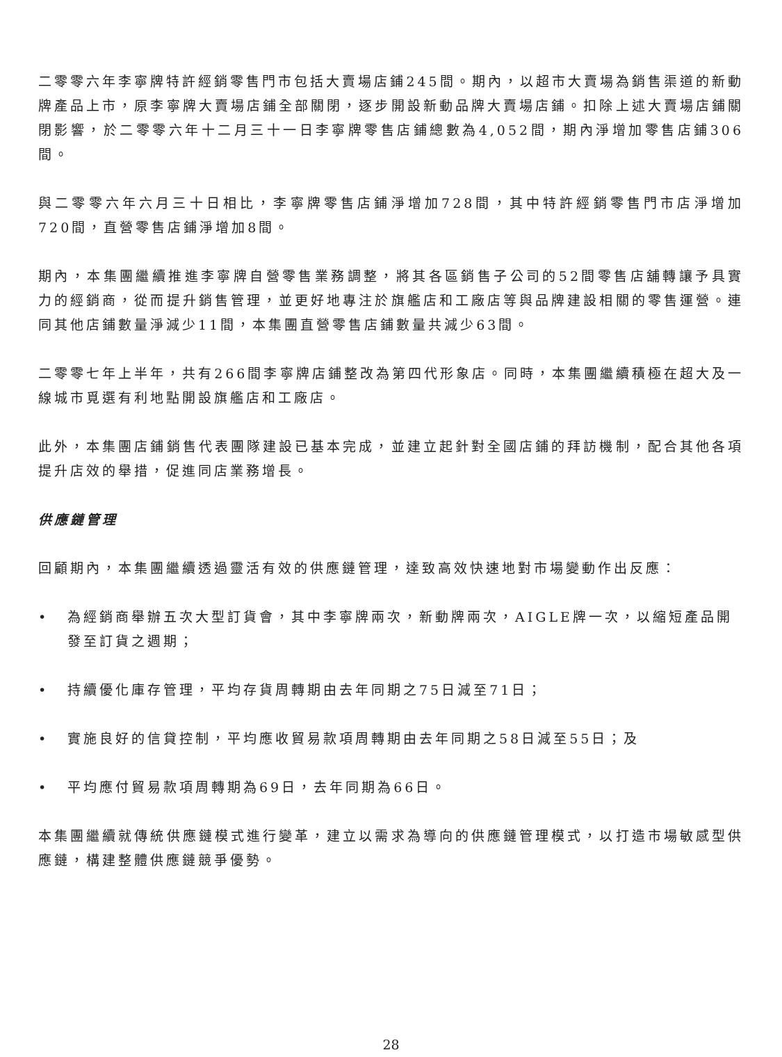二零零六年李寧牌特許經銷零售門市包括大賣場店鋪245間。期內，以超市大賣場為銷售渠道的新動牌產品上市，原李寧牌大賣場店鋪全部關閉，逐步開設新動品牌大賣場店鋪。扣除上述大賣場店鋪關閉影響，於二零零六年十二月三十一日李寧牌零售店鋪總數為4,052間，期內淨增加零售店鋪306間。
與二零零六年六月三十日相比，李寧牌零售店鋪淨增加728間，其中特許經銷零售門市店淨增加720間，直營零售店鋪淨增加8間。
期內，本集團繼續推進李寧牌自營零售業務調整，將其各區銷售子公司的52間零售店舖轉讓予具實力的經銷商，從而提升銷售管理，並更好地專注於旗艦店和工廠店等與品牌建設相關的零售運營。連同其他店鋪數量淨減少11間，本集團直營零售店鋪數量共減少63間。
二零零七年上半年，共有266間李寧牌店鋪整改為第四代形象店。同時，本集團繼續積極在超大及一線城市覓選有利地點開設旗艦店和工廠店。
此外，本集團店鋪銷售代表團隊建設已基本完成，並建立起針對全國店鋪的拜訪機制，配合其他各項提升店效的舉措，促進同店業務增長。
供應鏈管理
回顧期內，本集團繼續透過靈活有效的供應鏈管理，達致高效快速地對市場變動作出反應：
• 為經銷商舉辦五次大型訂貨會，其中李寧牌兩次，新動牌兩次，AIGLE牌一次，以縮短產品開發至訂貨之週期；
• 持續優化庫存管理，平均存貨周轉期由去年同期之75日減至71日；
• 實施良好的信貸控制，平均應收貿易款項周轉期由去年同期之58日減至55日；及
• 平均應付貿易款項周轉期為69日，去年同期為66日。
本集團繼續就傳統供應鏈模式進行變革，建立以需求為導向的供應鏈管理模式，以打造市場敏感型供應鏈，構建整體供應鏈競爭優勢。
28